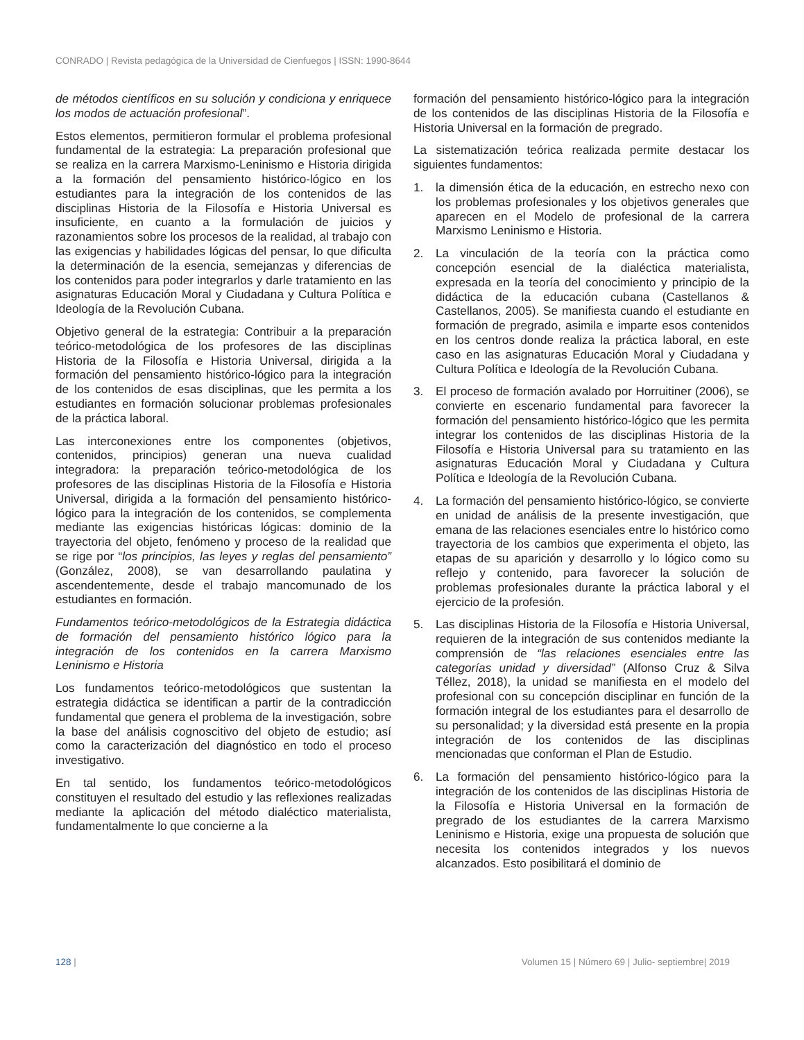CONRADO | Revista pedagógica de la Universidad de Cienfuegos | ISSN: 1990-8644
de métodos científicos en su solución y condiciona y enriquece los modos de actuación profesional”.
Estos elementos, permitieron formular el problema profesional fundamental de la estrategia: La preparación profesional que se realiza en la carrera Marxismo-Leninismo e Historia dirigida a la formación del pensamiento histórico-lógico en los estudiantes para la integración de los contenidos de las disciplinas Historia de la Filosofía e Historia Universal es insuficiente, en cuanto a la formulación de juicios y razonamientos sobre los procesos de la realidad, al trabajo con las exigencias y habilidades lógicas del pensar, lo que dificulta la determinación de la esencia, semejanzas y diferencias de los contenidos para poder integrarlos y darle tratamiento en las asignaturas Educación Moral y Ciudadana y Cultura Política e Ideología de la Revolución Cubana.
Objetivo general de la estrategia: Contribuir a la preparación teórico-metodológica de los profesores de las disciplinas Historia de la Filosofía e Historia Universal, dirigida a la formación del pensamiento histórico-lógico para la integración de los contenidos de esas disciplinas, que les permita a los estudiantes en formación solucionar problemas profesionales de la práctica laboral.
Las interconexiones entre los componentes (objetivos, contenidos, principios) generan una nueva cualidad integradora: la preparación teórico-metodológica de los profesores de las disciplinas Historia de la Filosofía e Historia Universal, dirigida a la formación del pensamiento histórico-lógico para la integración de los contenidos, se complementa mediante las exigencias históricas lógicas: dominio de la trayectoria del objeto, fenómeno y proceso de la realidad que se rige por “los principios, las leyes y reglas del pensamiento” (González, 2008), se van desarrollando paulatina y ascendentemente, desde el trabajo mancomunado de los estudiantes en formación.
Fundamentos teórico-metodológicos de la Estrategia didáctica de formación del pensamiento histórico lógico para la integración de los contenidos en la carrera Marxismo Leninismo e Historia
Los fundamentos teórico-metodológicos que sustentan la estrategia didáctica se identifican a partir de la contradicción fundamental que genera el problema de la investigación, sobre la base del análisis cognoscitivo del objeto de estudio; así como la caracterización del diagnóstico en todo el proceso investigativo.
En tal sentido, los fundamentos teórico-metodológicos constituyen el resultado del estudio y las reflexiones realizadas mediante la aplicación del método dialéctico materialista, fundamentalmente lo que concierne a la
formación del pensamiento histórico-lógico para la integración de los contenidos de las disciplinas Historia de la Filosofía e Historia Universal en la formación de pregrado.
La sistematización teórica realizada permite destacar los siguientes fundamentos:
1. la dimensión ética de la educación, en estrecho nexo con los problemas profesionales y los objetivos generales que aparecen en el Modelo de profesional de la carrera Marxismo Leninismo e Historia.
2. La vinculación de la teoría con la práctica como concepción esencial de la dialéctica materialista, expresada en la teoría del conocimiento y principio de la didáctica de la educación cubana (Castellanos & Castellanos, 2005). Se manifiesta cuando el estudiante en formación de pregrado, asimila e imparte esos contenidos en los centros donde realiza la práctica laboral, en este caso en las asignaturas Educación Moral y Ciudadana y Cultura Política e Ideología de la Revolución Cubana.
3. El proceso de formación avalado por Horruitiner (2006), se convierte en escenario fundamental para favorecer la formación del pensamiento histórico-lógico que les permita integrar los contenidos de las disciplinas Historia de la Filosofía e Historia Universal para su tratamiento en las asignaturas Educación Moral y Ciudadana y Cultura Política e Ideología de la Revolución Cubana.
4. La formación del pensamiento histórico-lógico, se convierte en unidad de análisis de la presente investigación, que emana de las relaciones esenciales entre lo histórico como trayectoria de los cambios que experimenta el objeto, las etapas de su aparición y desarrollo y lo lógico como su reflejo y contenido, para favorecer la solución de problemas profesionales durante la práctica laboral y el ejercicio de la profesión.
5. Las disciplinas Historia de la Filosofía e Historia Universal, requieren de la integración de sus contenidos mediante la comprensión de “las relaciones esenciales entre las categorías unidad y diversidad” (Alfonso Cruz & Silva Téllez, 2018), la unidad se manifiesta en el modelo del profesional con su concepción disciplinar en función de la formación integral de los estudiantes para el desarrollo de su personalidad; y la diversidad está presente en la propia integración de los contenidos de las disciplinas mencionadas que conforman el Plan de Estudio.
6. La formación del pensamiento histórico-lógico para la integración de los contenidos de las disciplinas Historia de la Filosofía e Historia Universal en la formación de pregrado de los estudiantes de la carrera Marxismo Leninismo e Historia, exige una propuesta de solución que necesita los contenidos integrados y los nuevos alcanzados. Esto posibilitará el dominio de
128 | Volumen 15 | Número 69 | Julio- septiembre| 2019